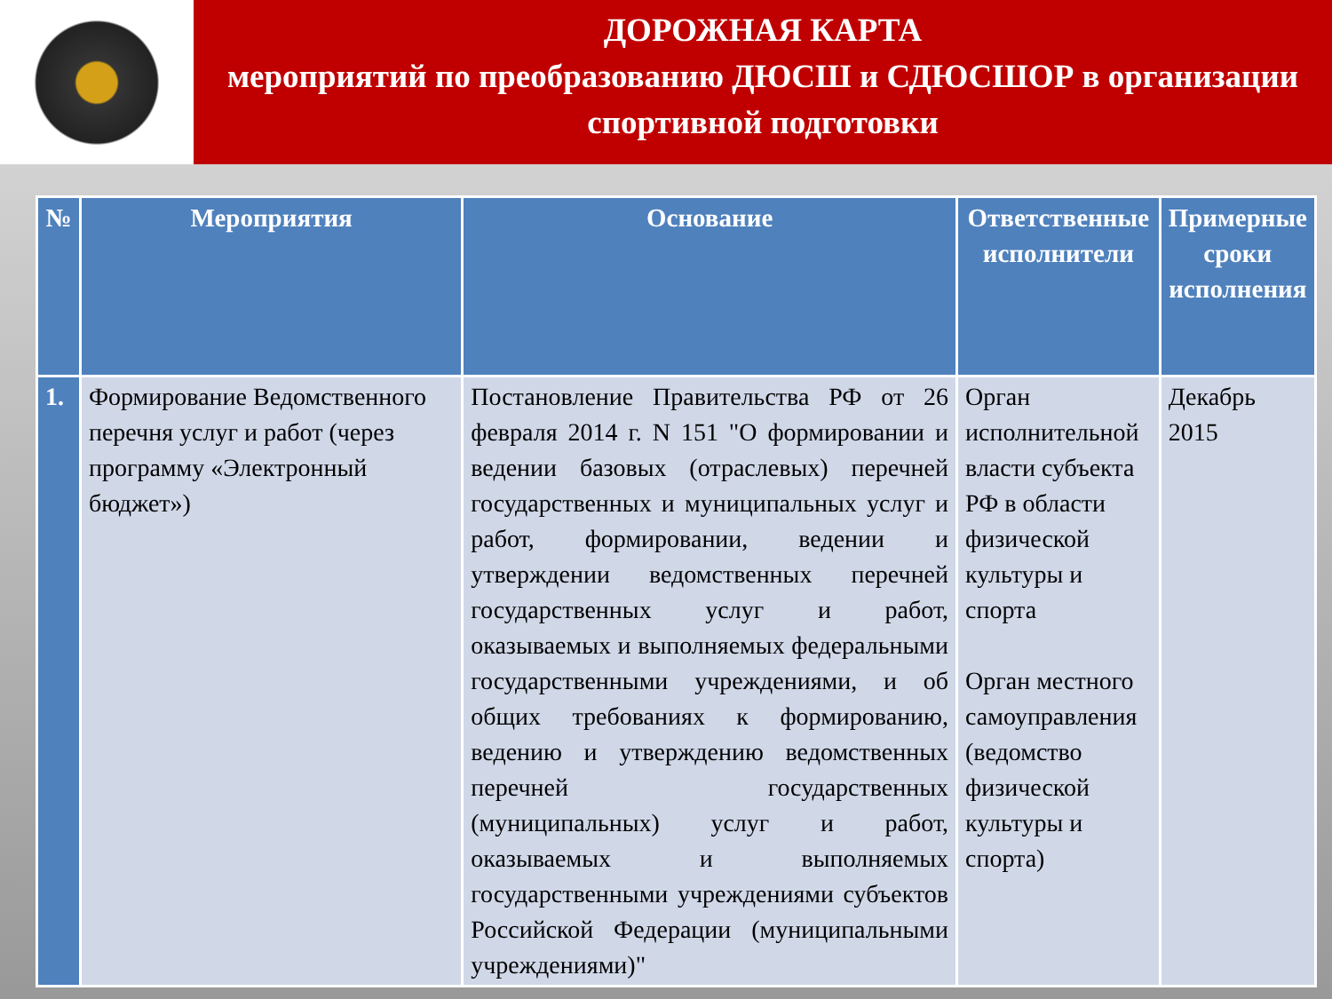ДОРОЖНАЯ КАРТА
мероприятий по преобразованию ДЮСШ и СДЮСШОР в организации спортивной подготовки
| № | Мероприятия | Основание | Ответственные исполнители | Примерные сроки исполнения |
| --- | --- | --- | --- | --- |
| 1. | Формирование Ведомственного перечня услуг и работ (через программу «Электронный бюджет») | Постановление Правительства РФ от 26 февраля 2014 г. N 151 "О формировании и ведении базовых (отраслевых) перечней государственных и муниципальных услуг и работ, формировании, ведении и утверждении ведомственных перечней государственных услуг и работ, оказываемых и выполняемых федеральными государственными учреждениями, и об общих требованиях к формированию, ведению и утверждению ведомственных перечней государственных (муниципальных) услуг и работ, оказываемых и выполняемых государственными учреждениями субъектов Российской Федерации (муниципальными учреждениями)" | Орган исполнительной власти субъекта РФ в области физической культуры и спорта Орган местного самоуправления (ведомство физической культуры и спорта) | Декабрь 2015 |